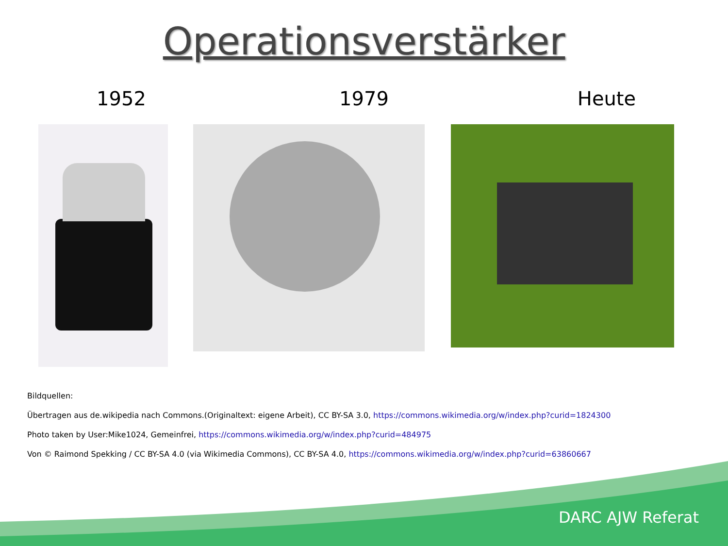Operationsverstärker
1952 1979 Heute
Bildquellen:
Übertragen aus de.wikipedia nach Commons.(Originaltext: eigene Arbeit), CC BY-SA 3.0, https://commons.wikimedia.org/w/index.php?curid=1824300
Photo taken by User:Mike1024, Gemeinfrei, https://commons.wikimedia.org/w/index.php?curid=484975
Von © Raimond Spekking / CC BY-SA 4.0 (via Wikimedia Commons), CC BY-SA 4.0, https://commons.wikimedia.org/w/index.php?curid=63860667
DARC AJW Referat